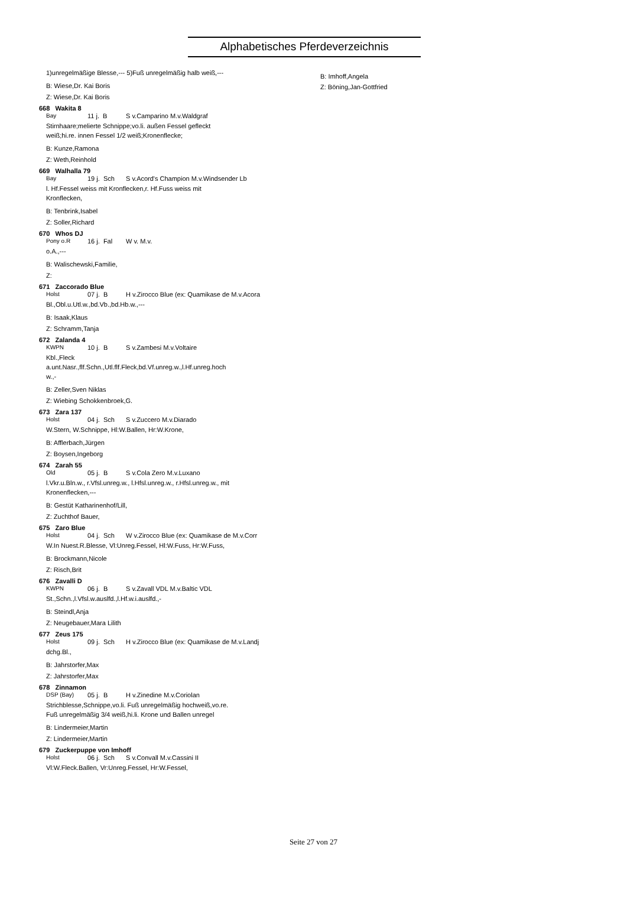Alphabetisches Pferdeverzeichnis
1)unregelmäßige Blesse,--- 5)Fuß unregelmäßig halb weiß,---
B: Wiese,Dr. Kai Boris
Z: Wiese,Dr. Kai Boris
668 Wakita 8
Bay 11 j. B S v.Camparino M.v.Waldgraf
Stirnhaare;melierte Schnippe;vo.li. außen Fessel gefleckt
weiß;hi.re. innen Fessel 1/2 weiß;Kronenflecke;
B: Kunze,Ramona
Z: Weth,Reinhold
669 Walhalla 79
Bay 19 j. Sch S v.Acord's Champion M.v.Windsender Lb
l. Hf.Fessel weiss mit Kronflecken,r. Hf.Fuss weiss mit
Kronflecken,
B: Tenbrink,Isabel
Z: Soller,Richard
670 Whos DJ
Pony o.R 16 j. Fal W v. M.v.
o.A.,---
B: Walischewski,Familie,
Z:
671 Zaccorado Blue
Holst 07 j. B H v.Zirocco Blue (ex: Quamikase de M.v.Acora
Bl.,Obl.u.Utl.w.,bd.Vb.,bd.Hb.w.,---
B: Isaak,Klaus
Z: Schramm,Tanja
672 Zalanda 4
KWPN 10 j. B S v.Zambesi M.v.Voltaire
Kbl.,Fleck
a.unt.Nasr.,flf.Schn.,Utl.flf.Fleck,bd.Vf.unreg.w.,l.Hf.unreg.hoch
w.,-
B: Zeller,Sven Niklas
Z: Wiebing Schokkenbroek,G.
673 Zara 137
Holst 04 j. Sch S v.Zuccero M.v.Diarado
W.Stern, W.Schnippe, Hl:W.Ballen, Hr:W.Krone,
B: Afflerbach,Jürgen
Z: Boysen,Ingeborg
674 Zarah 55
Old 05 j. B S v.Cola Zero M.v.Luxano
l.Vkr.u.Bln.w., r.Vfsl.unreg.w., l.Hfsl.unreg.w., r.Hfsl.unreg.w., mit
Kronenflecken,---
B: Gestüt Katharinenhof/Lill,
Z: Zuchthof Bauer,
675 Zaro Blue
Holst 04 j. Sch W v.Zirocco Blue (ex: Quamikase de M.v.Corr
W.In Nuest.R.Blesse, Vl:Unreg.Fessel, Hl:W.Fuss, Hr:W.Fuss,
B: Brockmann,Nicole
Z: Risch,Brit
676 Zavalli D
KWPN 06 j. B S v.Zavall VDL M.v.Baltic VDL
St.,Schn.,l.Vfsl.w.auslfd.,l.Hf.w.i.auslfd.,-
B: Steindl,Anja
Z: Neugebauer,Mara Lilith
677 Zeus 175
Holst 09 j. Sch H v.Zirocco Blue (ex: Quamikase de M.v.Landj
dchg.Bl.,
B: Jahrstorfer,Max
Z: Jahrstorfer,Max
678 Zinnamon
DSP (Bay) 05 j. B H v.Zinedine M.v.Coriolan
Strichblesse,Schnippe,vo.li. Fuß unregelmäßig hochweiß,vo.re.
Fuß unregelmäßig 3/4 weiß,hi.li. Krone und Ballen unregel
B: Lindermeier,Martin
Z: Lindermeier,Martin
679 Zuckerpuppe von Imhoff
Holst 06 j. Sch S v.Convall M.v.Cassini II
Vl:W.Fleck.Ballen, Vr:Unreg.Fessel, Hr:W.Fessel,
B: Imhoff,Angela
Z: Böning,Jan-Gottfried
Seite 27 von 27